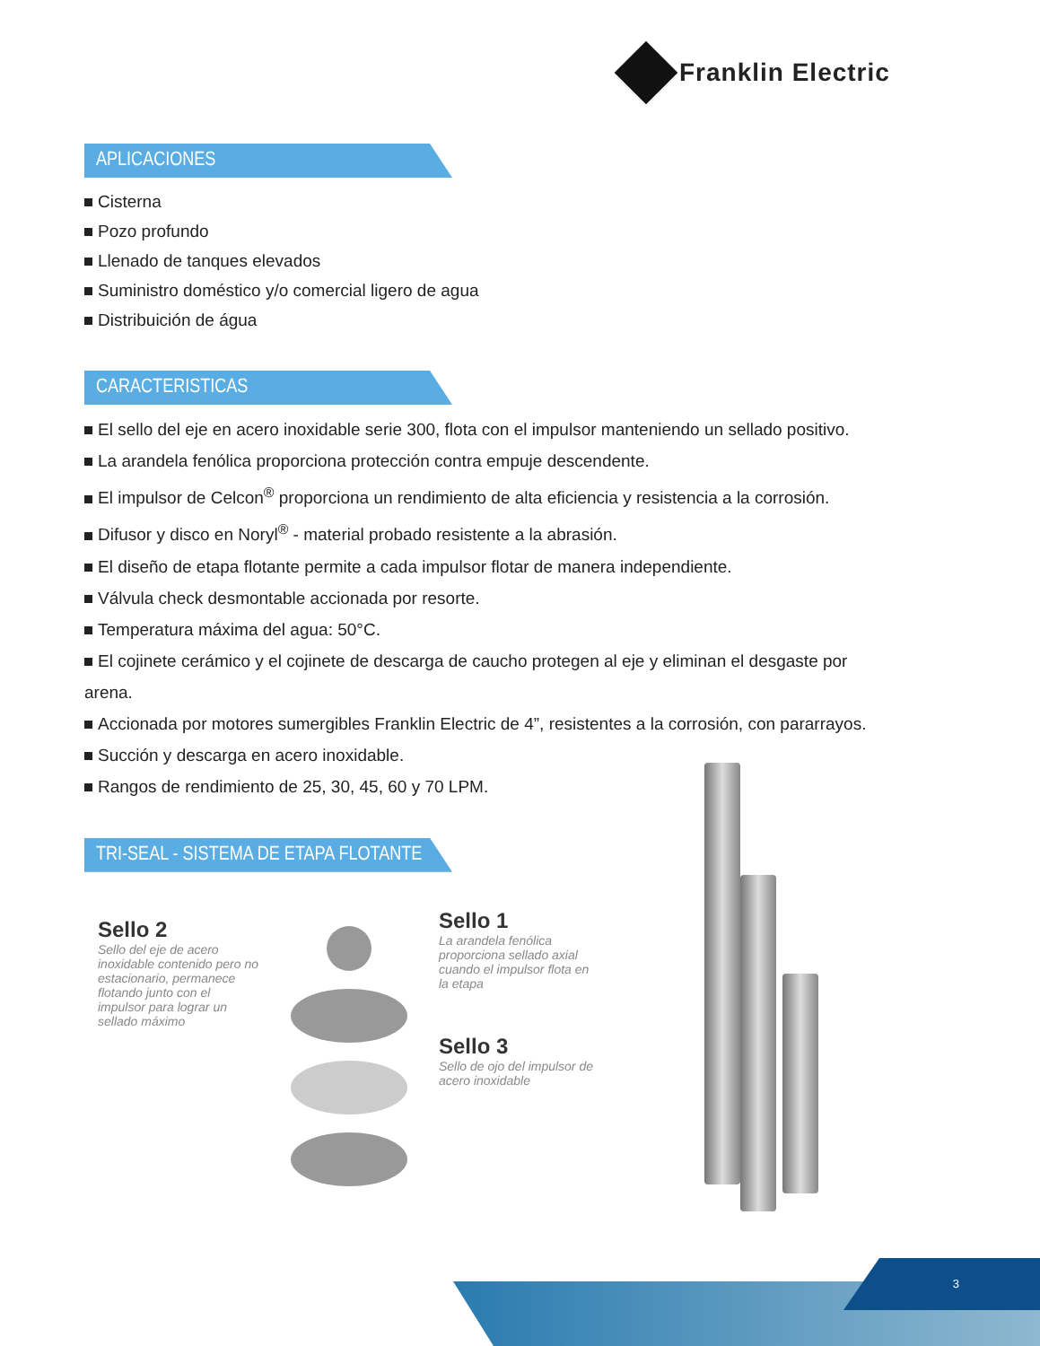Franklin Electric
APLICACIONES
Cisterna
Pozo profundo
Llenado de tanques elevados
Suministro doméstico y/o comercial ligero de agua
Distribuición de água
CARACTERISTICAS
El sello del eje en acero inoxidable serie 300, flota con el impulsor manteniendo un sellado positivo.
La arandela fenólica proporciona protección contra empuje descendente.
El impulsor de Celcon<sup>®</sup> proporciona un rendimiento de alta eficiencia y resistencia a la corrosión.
Difusor y disco en Noryl<sup>®</sup> - material probado resistente a la abrasión.
El diseño de etapa flotante permite a cada impulsor flotar de manera independiente.
Válvula check desmontable accionada por resorte.
Temperatura máxima del agua: 50°C.
El cojinete cerámico y el cojinete de descarga de caucho protegen al eje y eliminan el desgaste por arena.
Accionada por motores sumergibles Franklin Electric de 4”, resistentes a la corrosión, con pararrayos.
Succión y descarga en acero inoxidable.
Rangos de rendimiento de 25, 30, 45, 60 y 70 LPM.
TRI-SEAL - SISTEMA DE ETAPA FLOTANTE
Sello 2
Sello del eje de acero inoxidable contenido pero no estacionario, permanece flotando junto con el impulsor para lograr un sellado máximo
Sello 1
La arandela fenólica proporciona sellado axial cuando el impulsor flota en la etapa
Sello 3
Sello de ojo del impulsor de acero inoxidable
3